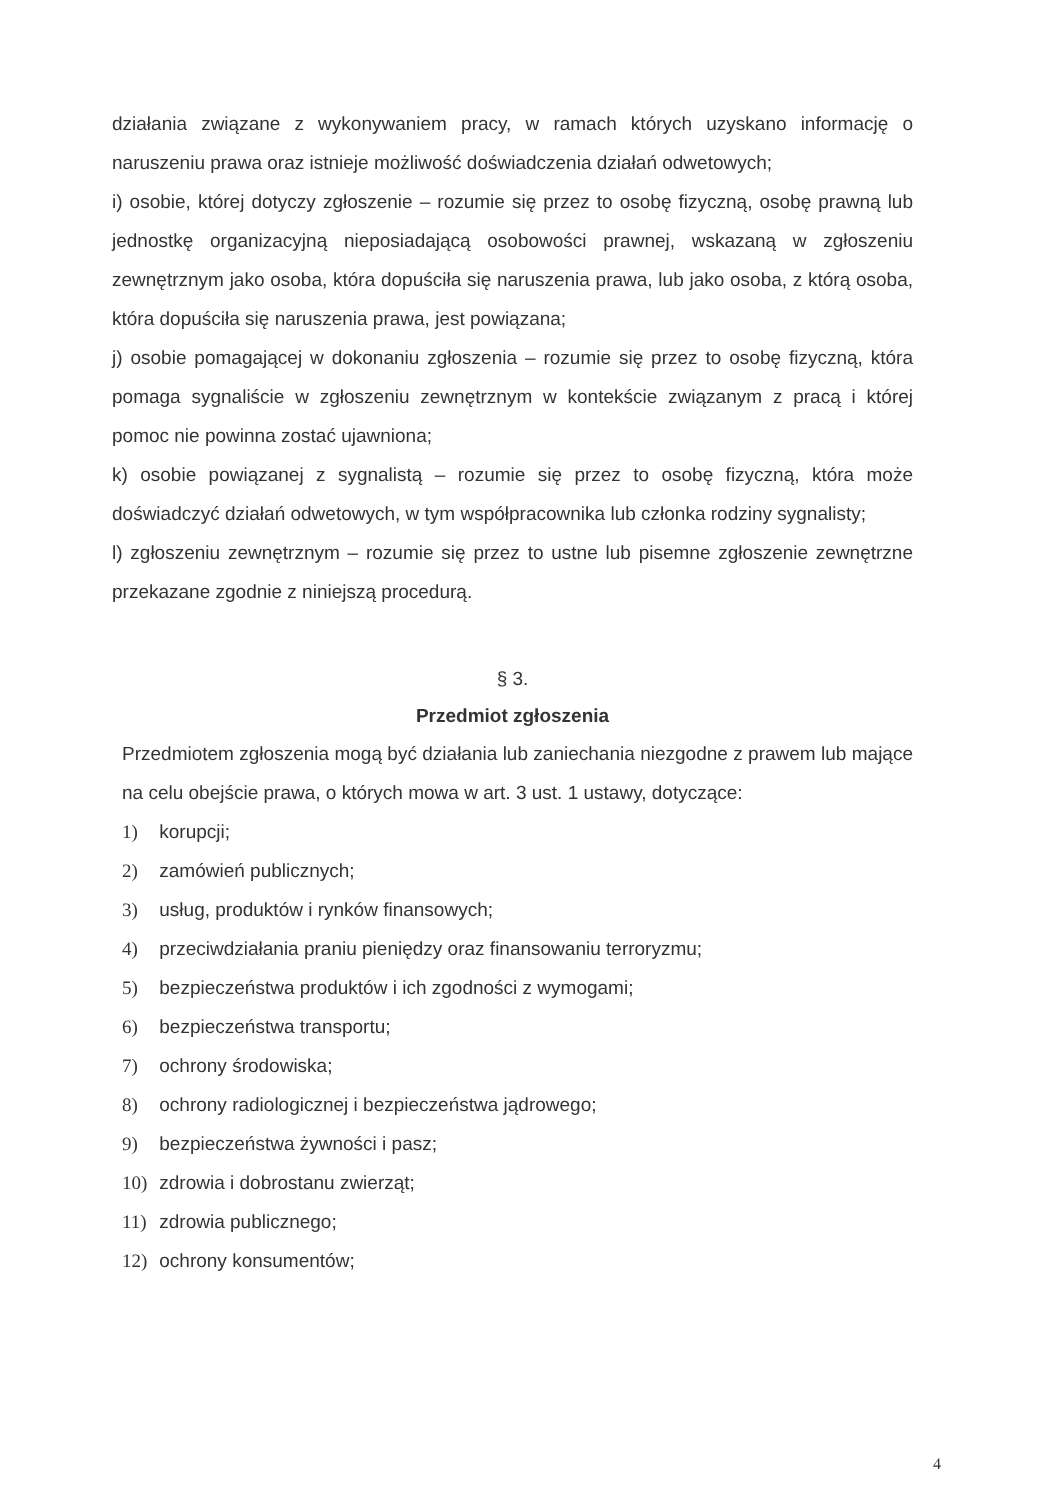działania związane z wykonywaniem pracy, w ramach których uzyskano informację o naruszeniu prawa oraz istnieje możliwość doświadczenia działań odwetowych;
i) osobie, której dotyczy zgłoszenie – rozumie się przez to osobę fizyczną, osobę prawną lub jednostkę organizacyjną nieposiadającą osobowości prawnej, wskazaną w zgłoszeniu zewnętrznym jako osoba, która dopuściła się naruszenia prawa, lub jako osoba, z którą osoba, która dopuściła się naruszenia prawa, jest powiązana;
j) osobie pomagającej w dokonaniu zgłoszenia – rozumie się przez to osobę fizyczną, która pomaga sygnaliście w zgłoszeniu zewnętrznym w kontekście związanym z pracą i której pomoc nie powinna zostać ujawniona;
k) osobie powiązanej z sygnalistą – rozumie się przez to osobę fizyczną, która może doświadczyć działań odwetowych, w tym współpracownika lub członka rodziny sygnalisty;
l) zgłoszeniu zewnętrznym – rozumie się przez to ustne lub pisemne zgłoszenie zewnętrzne przekazane zgodnie z niniejszą procedurą.
§ 3.
Przedmiot zgłoszenia
Przedmiotem zgłoszenia mogą być działania lub zaniechania niezgodne z prawem lub mające na celu obejście prawa, o których mowa w art. 3 ust. 1 ustawy, dotyczące:
1) korupcji;
2) zamówień publicznych;
3) usług, produktów i rynków finansowych;
4) przeciwdziałania praniu pieniędzy oraz finansowaniu terroryzmu;
5) bezpieczeństwa produktów i ich zgodności z wymogami;
6) bezpieczeństwa transportu;
7) ochrony środowiska;
8) ochrony radiologicznej i bezpieczeństwa jądrowego;
9) bezpieczeństwa żywności i pasz;
10) zdrowia i dobrostanu zwierząt;
11) zdrowia publicznego;
12) ochrony konsumentów;
4